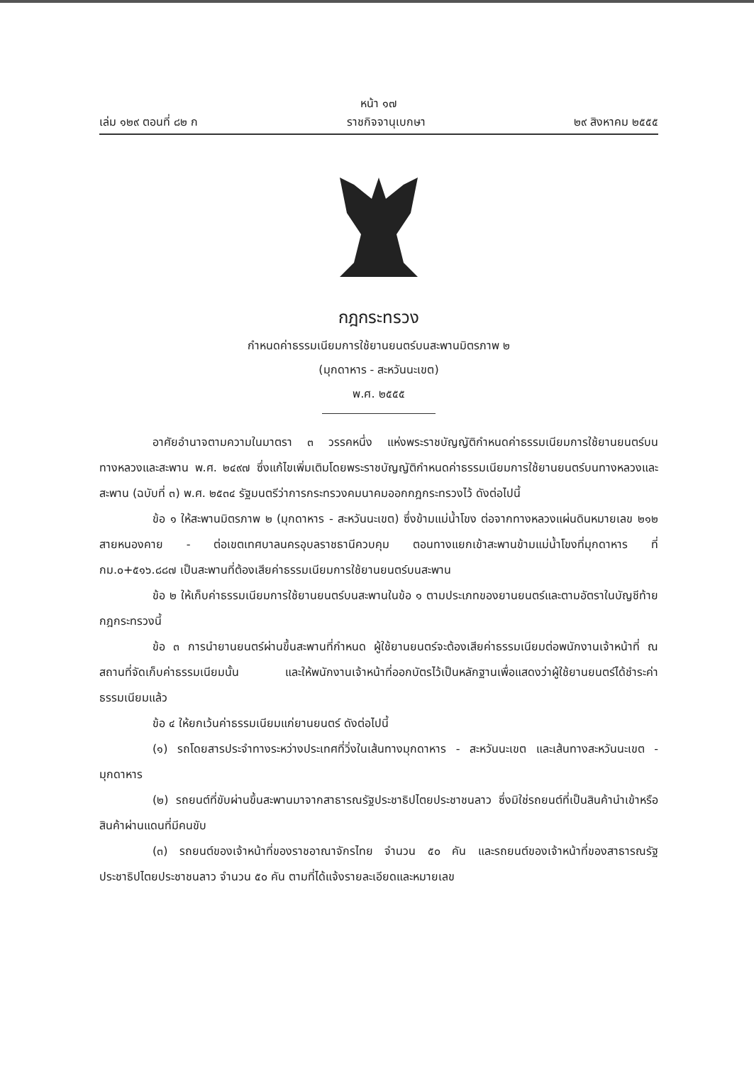หน้า ๑๗
เล่ม ๑๒๙ ตอนที่ ๘๒ ก ราชกิจจานุเบกษา ๒๙ สิงหาคม ๒๕๕๕
กฎกระทรวง
กำหนดค่าธรรมเนียมการใช้ยานยนตร์บนสะพานมิตรภาพ ๒
(มุกดาหาร - สะหวันนะเขต)
พ.ศ. ๒๕๕๕
อาศัยอำนาจตามความในมาตรา ๓ วรรคหนึ่ง แห่งพระราชบัญญัติกำหนดค่าธรรมเนียมการใช้ยานยนตร์บนทางหลวงและสะพาน พ.ศ. ๒๔๙๗ ซึ่งแก้ไขเพิ่มเติมโดยพระราชบัญญัติกำหนดค่าธรรมเนียมการใช้ยานยนตร์บนทางหลวงและสะพาน (ฉบับที่ ๓) พ.ศ. ๒๕๓๔ รัฐมนตรีว่าการกระทรวงคมนาคมออกกฎกระทรวงไว้ ดังต่อไปนี้
ข้อ ๑ ให้สะพานมิตรภาพ ๒ (มุกดาหาร - สะหวันนะเขต) ซึ่งข้ามแม่น้ำโขง ต่อจากทางหลวงแผ่นดินหมายเลข ๒๑๒ สายหนองคาย - ต่อเขตเทศบาลนครอุบลราชธานีควบคุม ตอนทางแยกเข้าสะพานข้ามแม่น้ำโขงที่มุกดาหาร ที่ กม.๐+๕๑๖.๘๘๗ เป็นสะพานที่ต้องเสียค่าธรรมเนียมการใช้ยานยนตร์บนสะพาน
ข้อ ๒ ให้เก็บค่าธรรมเนียมการใช้ยานยนตร์บนสะพานในข้อ ๑ ตามประเภทของยานยนตร์และตามอัตราในบัญชีท้ายกฎกระทรวงนี้
ข้อ ๓ การนำยานยนตร์ผ่านขึ้นสะพานที่กำหนด ผู้ใช้ยานยนตร์จะต้องเสียค่าธรรมเนียมต่อพนักงานเจ้าหน้าที่ ณ สถานที่จัดเก็บค่าธรรมเนียมนั้น และให้พนักงานเจ้าหน้าที่ออกบัตรไว้เป็นหลักฐานเพื่อแสดงว่าผู้ใช้ยานยนตร์ได้ชำระค่าธรรมเนียมแล้ว
ข้อ ๔ ให้ยกเว้นค่าธรรมเนียมแก่ยานยนตร์ ดังต่อไปนี้
(๑) รถโดยสารประจำทางระหว่างประเทศที่วิ่งในเส้นทางมุกดาหาร - สะหวันนะเขต และเส้นทางสะหวันนะเขต - มุกดาหาร
(๒) รถยนต์ที่ขับผ่านขึ้นสะพานมาจากสาธารณรัฐประชาธิปไตยประชาชนลาว ซึ่งมิใช่รถยนต์ที่เป็นสินค้านำเข้าหรือสินค้าผ่านแดนที่มีคนขับ
(๓) รถยนต์ของเจ้าหน้าที่ของราชอาณาจักรไทย จำนวน ๕๐ คัน และรถยนต์ของเจ้าหน้าที่ของสาธารณรัฐประชาธิปไตยประชาชนลาว จำนวน ๕๐ คัน ตามที่ได้แจ้งรายละเอียดและหมายเลข